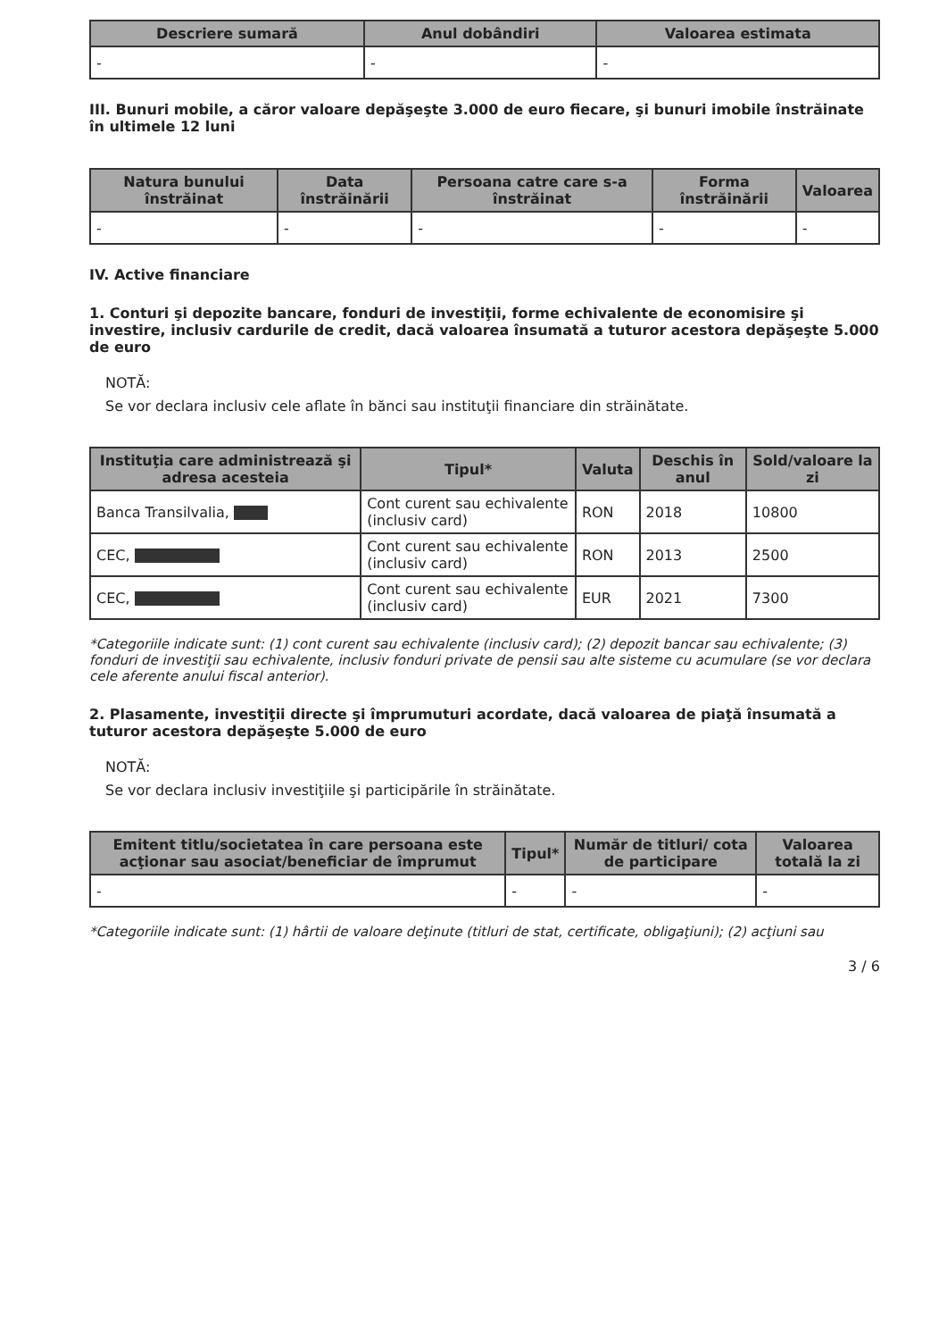| Descriere sumară | Anul dobândiri | Valoarea estimata |
| --- | --- | --- |
| - | - | - |
III. Bunuri mobile, a căror valoare depăşeşte 3.000 de euro fiecare, şi bunuri imobile înstrăinate în ultimele 12 luni
| Natura bunului înstrăinat | Data înstrăinării | Persoana catre care s-a înstrăinat | Forma înstrăinării | Valoarea |
| --- | --- | --- | --- | --- |
| - | - | - | - | - |
IV. Active financiare
1. Conturi şi depozite bancare, fonduri de investiţii, forme echivalente de economisire şi investire, inclusiv cardurile de credit, dacă valoarea însumată a tuturor acestora depăşeşte 5.000 de euro
NOTĂ:
Se vor declara inclusiv cele aflate în bănci sau instituţii financiare din străinătate.
| Instituţia care administrează şi adresa acesteia | Tipul* | Valuta | Deschis în anul | Sold/valoare la zi |
| --- | --- | --- | --- | --- |
| Banca Transilvalia, | Cont curent sau echivalente (inclusiv card) | RON | 2018 | 10800 |
| CEC, | Cont curent sau echivalente (inclusiv card) | RON | 2013 | 2500 |
| CEC, | Cont curent sau echivalente (inclusiv card) | EUR | 2021 | 7300 |
*Categoriile indicate sunt: (1) cont curent sau echivalente (inclusiv card); (2) depozit bancar sau echivalente; (3) fonduri de investiţii sau echivalente, inclusiv fonduri private de pensii sau alte sisteme cu acumulare (se vor declara cele aferente anului fiscal anterior).
2. Plasamente, investiţii directe şi împrumuturi acordate, dacă valoarea de piaţă însumată a tuturor acestora depăşeşte 5.000 de euro
NOTĂ:
Se vor declara inclusiv investiţiile şi participările în străinătate.
| Emitent titlu/societatea în care persoana este acţionar sau asociat/beneficiar de împrumut | Tipul* | Număr de titluri/ cota de participare | Valoarea totală la zi |
| --- | --- | --- | --- |
| - | - | - | - |
*Categoriile indicate sunt: (1) hârtii de valoare deţinute (titluri de stat, certificate, obligaţiuni); (2) acţiuni sau
3 / 6